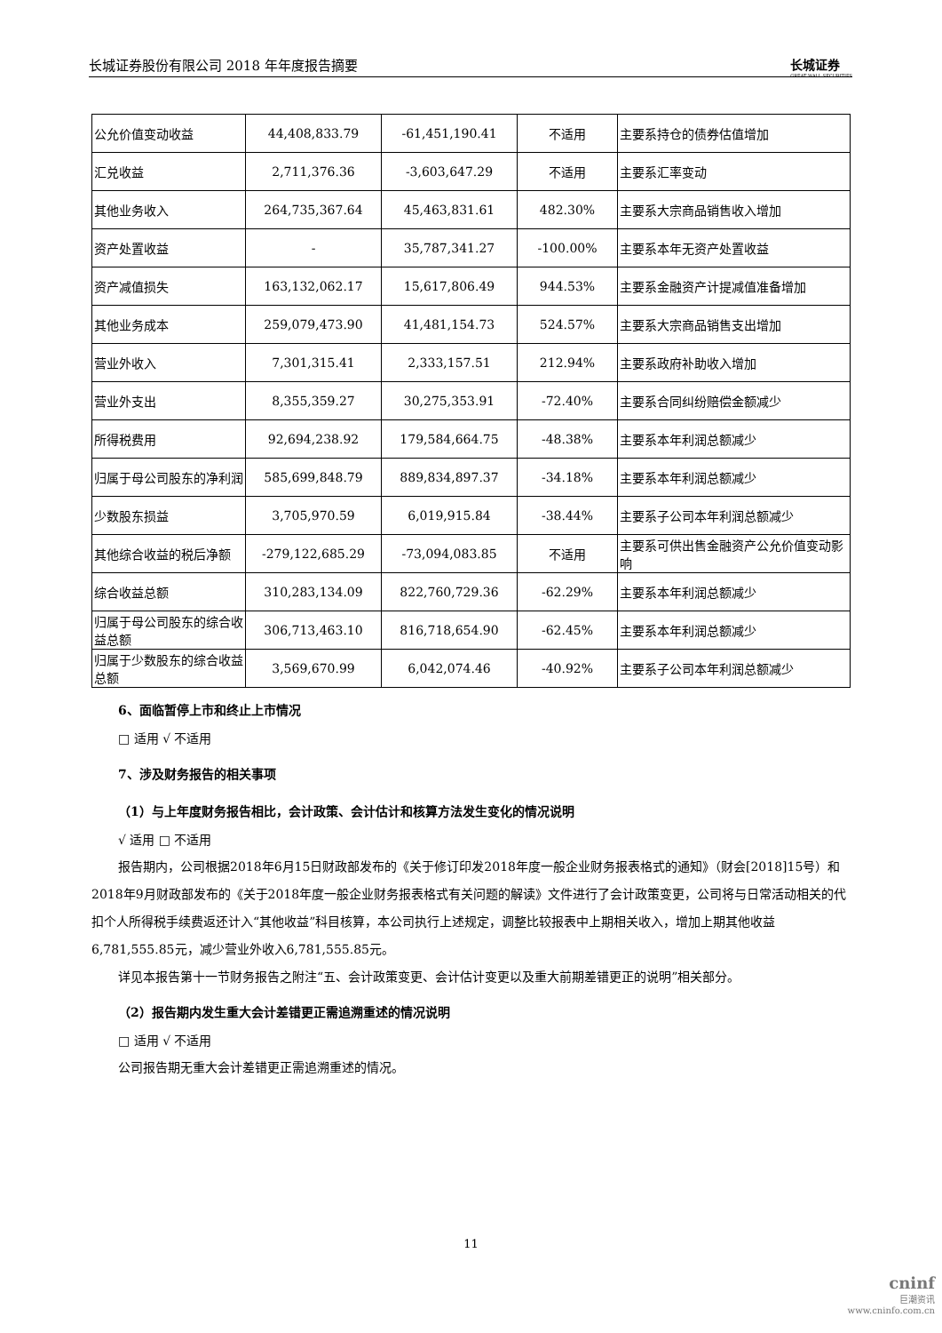长城证券股份有限公司 2018 年年度报告摘要 长城证券
GREAT WALL SECURITIES
| 公允价值变动收益 | 44,408,833.79 | -61,451,190.41 | 不适用 | 主要系持仓的债券估值增加 |
| 汇兑收益 | 2,711,376.36 | -3,603,647.29 | 不适用 | 主要系汇率变动 |
| 其他业务收入 | 264,735,367.64 | 45,463,831.61 | 482.30% | 主要系大宗商品销售收入增加 |
| 资产处置收益 | - | 35,787,341.27 | -100.00% | 主要系本年无资产处置收益 |
| 资产减值损失 | 163,132,062.17 | 15,617,806.49 | 944.53% | 主要系金融资产计提减值准备增加 |
| 其他业务成本 | 259,079,473.90 | 41,481,154.73 | 524.57% | 主要系大宗商品销售支出增加 |
| 营业外收入 | 7,301,315.41 | 2,333,157.51 | 212.94% | 主要系政府补助收入增加 |
| 营业外支出 | 8,355,359.27 | 30,275,353.91 | -72.40% | 主要系合同纠纷赔偿金额减少 |
| 所得税费用 | 92,694,238.92 | 179,584,664.75 | -48.38% | 主要系本年利润总额减少 |
| 归属于母公司股东的净利润 | 585,699,848.79 | 889,834,897.37 | -34.18% | 主要系本年利润总额减少 |
| 少数股东损益 | 3,705,970.59 | 6,019,915.84 | -38.44% | 主要系子公司本年利润总额减少 |
| 其他综合收益的税后净额 | -279,122,685.29 | -73,094,083.85 | 不适用 | 主要系可供出售金融资产公允价值变动影响 |
| 综合收益总额 | 310,283,134.09 | 822,760,729.36 | -62.29% | 主要系本年利润总额减少 |
| 归属于母公司股东的综合收益总额 | 306,713,463.10 | 816,718,654.90 | -62.45% | 主要系本年利润总额减少 |
| 归属于少数股东的综合收益总额 | 3,569,670.99 | 6,042,074.46 | -40.92% | 主要系子公司本年利润总额减少 |
6、面临暂停上市和终止上市情况
□ 适用 √ 不适用
7、涉及财务报告的相关事项
（1）与上年度财务报告相比，会计政策、会计估计和核算方法发生变化的情况说明
√ 适用 □ 不适用
报告期内，公司根据2018年6月15日财政部发布的《关于修订印发2018年度一般企业财务报表格式的通知》（财会[2018]15号）和2018年9月财政部发布的《关于2018年度一般企业财务报表格式有关问题的解读》文件进行了会计政策变更，公司将与日常活动相关的代扣个人所得税手续费返还计入“其他收益”科目核算，本公司执行上述规定，调整比较报表中上期相关收入，增加上期其他收益6,781,555.85元，减少营业外收入6,781,555.85元。
详见本报告第十一节财务报告之附注“五、会计政策变更、会计估计变更以及重大前期差错更正的说明”相关部分。
（2）报告期内发生重大会计差错更正需追溯重述的情况说明
□ 适用 √ 不适用
公司报告期无重大会计差错更正需追溯重述的情况。
11
cninf
巨潮资讯
www.cninfo.com.cn